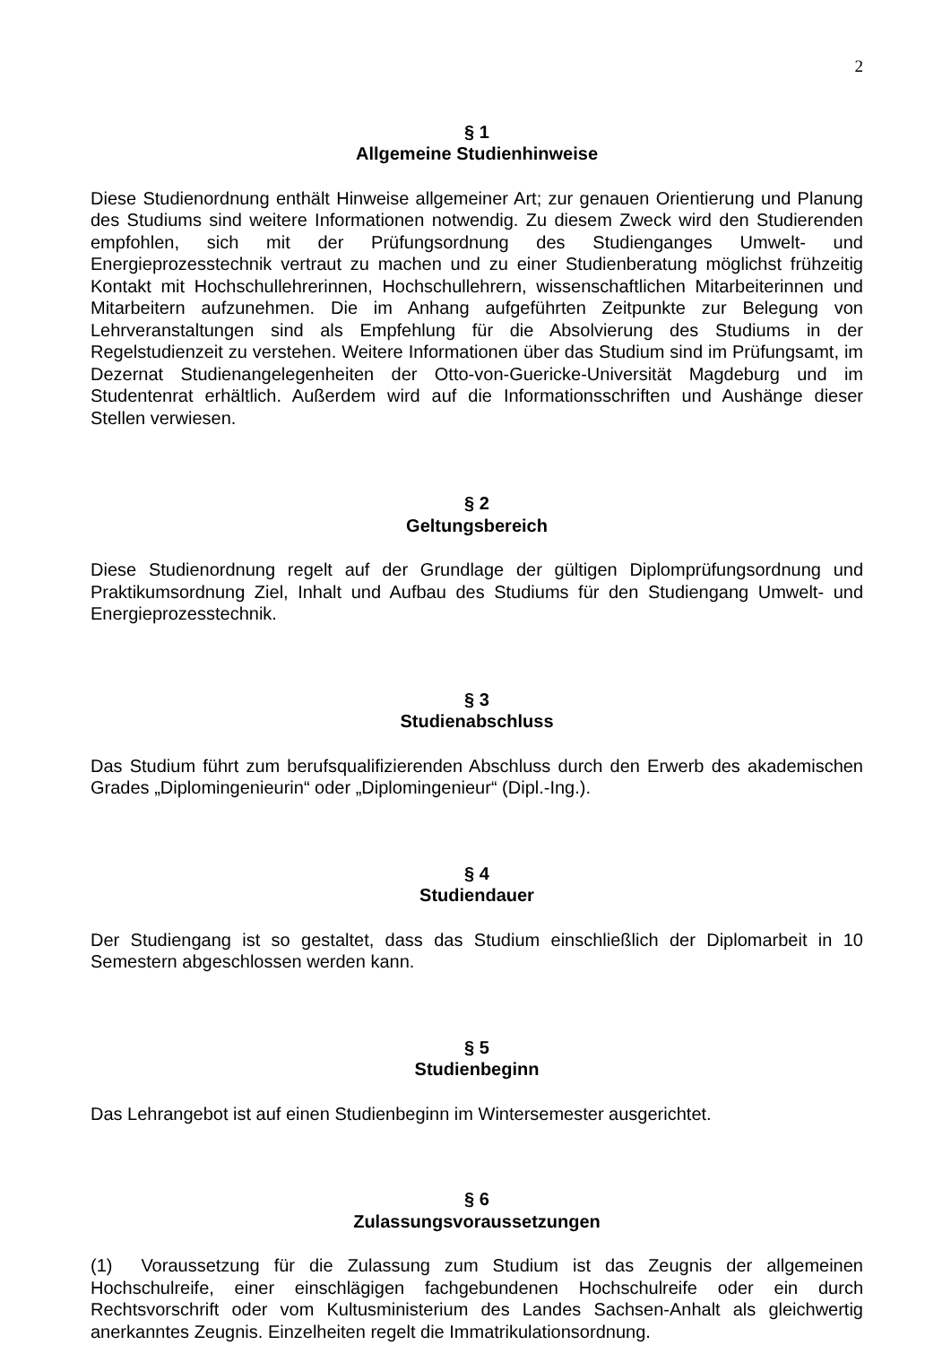2
§ 1
Allgemeine Studienhinweise
Diese Studienordnung enthält Hinweise allgemeiner Art; zur genauen Orientierung und Planung des Studiums sind weitere Informationen notwendig. Zu diesem Zweck wird den Studierenden empfohlen, sich mit der Prüfungsordnung des Studienganges Umwelt- und Energieprozesstechnik vertraut zu machen und zu einer Studienberatung möglichst frühzeitig Kontakt mit Hochschullehrerinnen, Hochschullehrern, wissenschaftlichen Mitarbeiterinnen und Mitarbeitern aufzunehmen. Die im Anhang aufgeführten Zeitpunkte zur Belegung von Lehrveranstaltungen sind als Empfehlung für die Absolvierung des Studiums in der Regelstudienzeit zu verstehen. Weitere Informationen über das Studium sind im Prüfungsamt, im Dezernat Studienangelegenheiten der Otto-von-Guericke-Universität Magdeburg und im Studentenrat erhältlich. Außerdem wird auf die Informationsschriften und Aushänge dieser Stellen verwiesen.
§ 2
Geltungsbereich
Diese Studienordnung regelt auf der Grundlage der gültigen Diplomprüfungsordnung und Praktikumsordnung Ziel, Inhalt und Aufbau des Studiums für den Studiengang Umwelt- und Energieprozesstechnik.
§ 3
Studienabschluss
Das Studium führt zum berufsqualifizierenden Abschluss durch den Erwerb des akademischen Grades „Diplomingenieurin“ oder „Diplomingenieur“ (Dipl.-Ing.).
§ 4
Studiendauer
Der Studiengang ist so gestaltet, dass das Studium einschließlich der Diplomarbeit in 10 Semestern abgeschlossen werden kann.
§ 5
Studienbeginn
Das Lehrangebot ist auf einen Studienbeginn im Wintersemester ausgerichtet.
§ 6
Zulassungsvoraussetzungen
(1) Voraussetzung für die Zulassung zum Studium ist das Zeugnis der allgemeinen Hochschulreife, einer einschlägigen fachgebundenen Hochschulreife oder ein durch Rechtsvorschrift oder vom Kultusministerium des Landes Sachsen-Anhalt als gleichwertig anerkanntes Zeugnis. Einzelheiten regelt die Immatrikulationsordnung.